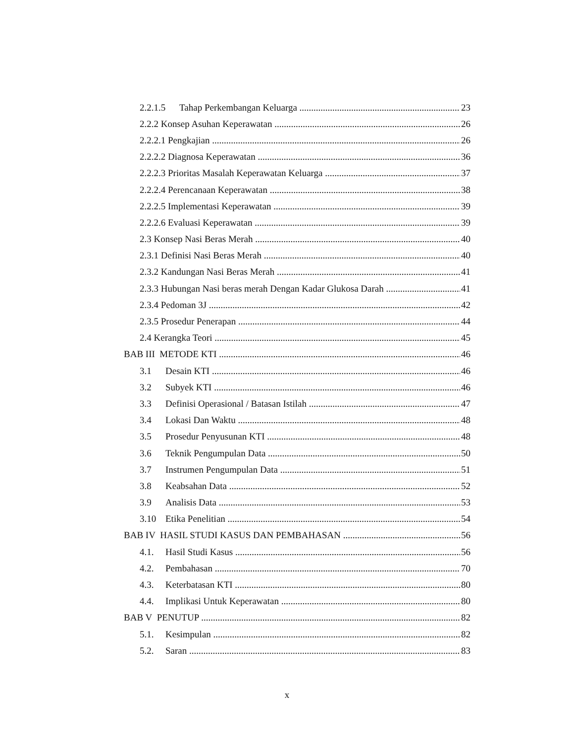2.2.1.5 Tahap Perkembangan Keluarga 23
2.2.2 Konsep Asuhan Keperawatan 26
2.2.2.1 Pengkajian 26
2.2.2.2 Diagnosa Keperawatan 36
2.2.2.3 Prioritas Masalah Keperawatan Keluarga 37
2.2.2.4 Perencanaan Keperawatan 38
2.2.2.5 Implementasi Keperawatan 39
2.2.2.6 Evaluasi Keperawatan 39
2.3 Konsep Nasi Beras Merah 40
2.3.1 Definisi Nasi Beras Merah 40
2.3.2 Kandungan Nasi Beras Merah 41
2.3.3 Hubungan Nasi beras merah Dengan Kadar Glukosa Darah 41
2.3.4 Pedoman 3J 42
2.3.5 Prosedur Penerapan 44
2.4 Kerangka Teori 45
BAB III METODE KTI 46
3.1 Desain KTI 46
3.2 Subyek KTI 46
3.3 Definisi Operasional / Batasan Istilah 47
3.4 Lokasi Dan Waktu 48
3.5 Prosedur Penyusunan KTI 48
3.6 Teknik Pengumpulan Data 50
3.7 Instrumen Pengumpulan Data 51
3.8 Keabsahan Data 52
3.9 Analisis Data 53
3.10 Etika Penelitian 54
BAB IV HASIL STUDI KASUS DAN PEMBAHASAN 56
4.1. Hasil Studi Kasus 56
4.2. Pembahasan 70
4.3. Keterbatasan KTI 80
4.4. Implikasi Untuk Keperawatan 80
BAB V PENUTUP 82
5.1. Kesimpulan 82
5.2. Saran 83
x